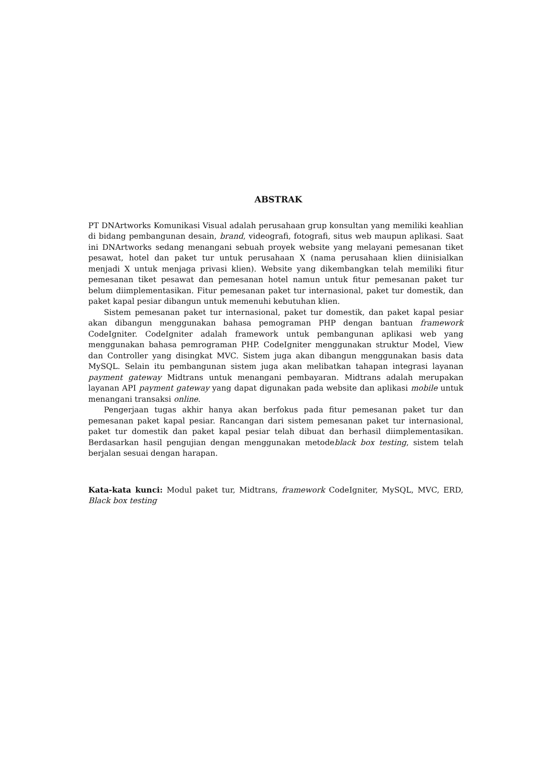ABSTRAK
PT DNArtworks Komunikasi Visual adalah perusahaan grup konsultan yang memiliki keahlian di bidang pembangunan desain, brand, videografi, fotografi, situs web maupun aplikasi. Saat ini DNArtworks sedang menangani sebuah proyek website yang melayani pemesanan tiket pesawat, hotel dan paket tur untuk perusahaan X (nama perusahaan klien diinisialkan menjadi X untuk menjaga privasi klien). Website yang dikembangkan telah memiliki fitur pemesanan tiket pesawat dan pemesanan hotel namun untuk fitur pemesanan paket tur belum diimplementasikan. Fitur pemesanan paket tur internasional, paket tur domestik, dan paket kapal pesiar dibangun untuk memenuhi kebutuhan klien.
Sistem pemesanan paket tur internasional, paket tur domestik, dan paket kapal pesiar akan dibangun menggunakan bahasa pemograman PHP dengan bantuan framework CodeIgniter. CodeIgniter adalah framework untuk pembangunan aplikasi web yang menggunakan bahasa pemrograman PHP. CodeIgniter menggunakan struktur Model, View dan Controller yang disingkat MVC. Sistem juga akan dibangun menggunakan basis data MySQL. Selain itu pembangunan sistem juga akan melibatkan tahapan integrasi layanan payment gateway Midtrans untuk menangani pembayaran. Midtrans adalah merupakan layanan API payment gateway yang dapat digunakan pada website dan aplikasi mobile untuk menangani transaksi online.
Pengerjaan tugas akhir hanya akan berfokus pada fitur pemesanan paket tur dan pemesanan paket kapal pesiar. Rancangan dari sistem pemesanan paket tur internasional, paket tur domestik dan paket kapal pesiar telah dibuat dan berhasil diimplementasikan. Berdasarkan hasil pengujian dengan menggunakan metodeblack box testing, sistem telah berjalan sesuai dengan harapan.
Kata-kata kunci: Modul paket tur, Midtrans, framework CodeIgniter, MySQL, MVC, ERD, Black box testing